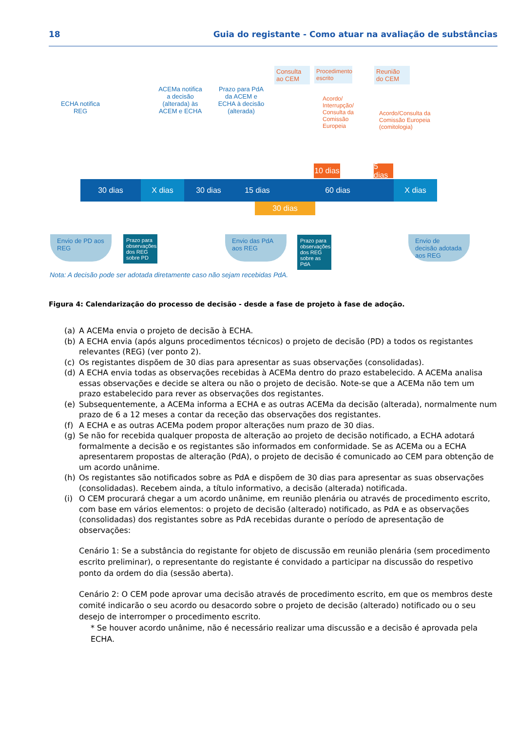18 Guia do registante - Como atuar na avaliação de substâncias
ECHA notifica REG
ACEMa notifica a decisão (alterada) às ACEM e ECHA
Prazo para PdA da ACEM e ECHA à decisão (alterada)
Consulta ao CEM
Procedimento escrito
Acordo/ Interrupção/ Consulta da Comissão Europeia
Reunião do CEM
Acordo/Consulta da Comissão Europeia (comitologia)
10 dias
5 dias
30 dias X dias 30 dias 15 dias 60 dias X dias
30 dias
Envio de PD aos REG
Prazo para observações dos REG sobre PD
Envio das PdA aos REG
Prazo para observações dos REG sobre as PdA
Envio de decisão adotada aos REG
Nota: A decisão pode ser adotada diretamente caso não sejam recebidas PdA.
Figura 4: Calendarização do processo de decisão - desde a fase de projeto à fase de adoção.
(a) A ACEMa envia o projeto de decisão à ECHA.
(b) A ECHA envia (após alguns procedimentos técnicos) o projeto de decisão (PD) a todos os registantes relevantes (REG) (ver ponto 2).
(c) Os registantes dispõem de 30 dias para apresentar as suas observações (consolidadas).
(d) A ECHA envia todas as observações recebidas à ACEMa dentro do prazo estabelecido. A ACEMa analisa essas observações e decide se altera ou não o projeto de decisão. Note-se que a ACEMa não tem um prazo estabelecido para rever as observações dos registantes.
(e) Subsequentemente, a ACEMa informa a ECHA e as outras ACEMa da decisão (alterada), normalmente num prazo de 6 a 12 meses a contar da receção das observações dos registantes.
(f) A ECHA e as outras ACEMa podem propor alterações num prazo de 30 dias.
(g) Se não for recebida qualquer proposta de alteração ao projeto de decisão notificado, a ECHA adotará formalmente a decisão e os registantes são informados em conformidade. Se as ACEMa ou a ECHA apresentarem propostas de alteração (PdA), o projeto de decisão é comunicado ao CEM para obtenção de um acordo unânime.
(h) Os registantes são notificados sobre as PdA e dispõem de 30 dias para apresentar as suas observações (consolidadas). Recebem ainda, a título informativo, a decisão (alterada) notificada.
(i) O CEM procurará chegar a um acordo unânime, em reunião plenária ou através de procedimento escrito, com base em vários elementos: o projeto de decisão (alterado) notificado, as PdA e as observações (consolidadas) dos registantes sobre as PdA recebidas durante o período de apresentação de observações:
Cenário 1: Se a substância do registante for objeto de discussão em reunião plenária (sem procedimento escrito preliminar), o representante do registante é convidado a participar na discussão do respetivo ponto da ordem do dia (sessão aberta).
Cenário 2: O CEM pode aprovar uma decisão através de procedimento escrito, em que os membros deste comité indicarão o seu acordo ou desacordo sobre o projeto de decisão (alterado) notificado ou o seu desejo de interromper o procedimento escrito.
* Se houver acordo unânime, não é necessário realizar uma discussão e a decisão é aprovada pela ECHA.